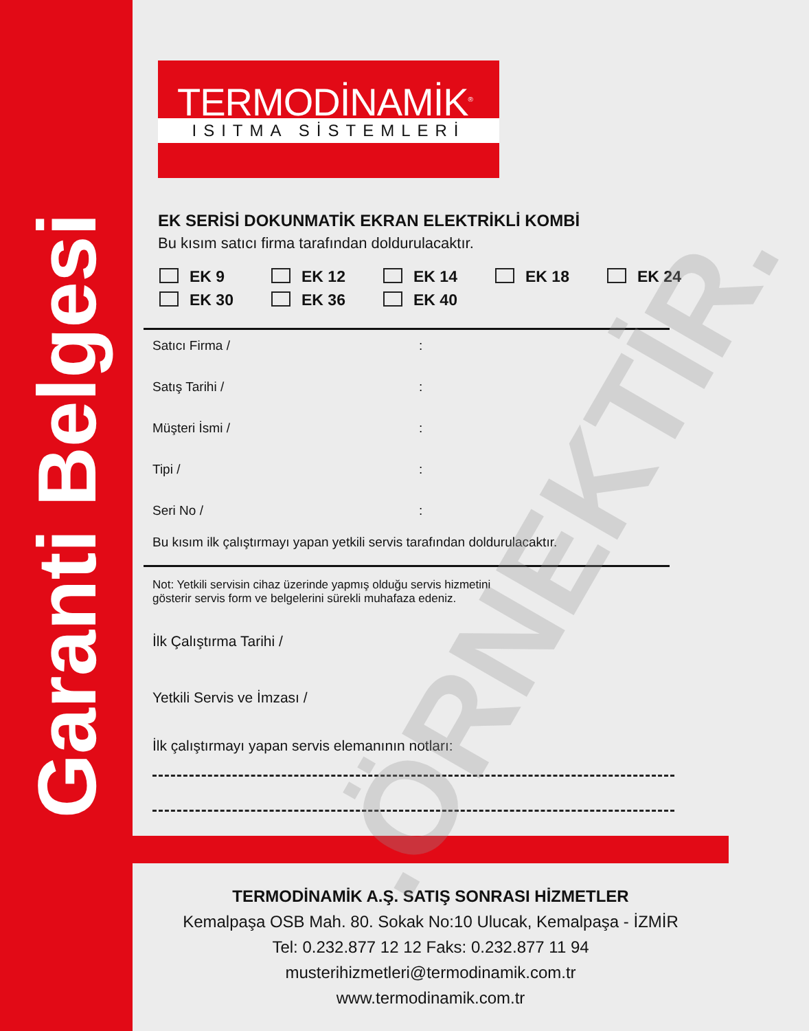Garanti Belgesi
TERMODİNAMİK<sup>®</sup>
ISITMA SİSTEMLERİ
EK SERİSİ DOKUNMATİK EKRAN ELEKTRİKLİ KOMBİ
Bu kısım satıcı firma tarafından doldurulacaktır.
EK 9 EK 12 EK 14 EK 18 EK 24
EK 30 EK 36 EK 40
Satıcı Firma /:
Satış Tarihi /:
Müşteri İsmi /:
Tipi /:
Seri No /:
Bu kısım ilk çalıştırmayı yapan yetkili servis tarafından doldurulacaktır.
Not: Yetkili servisin cihaz üzerinde yapmış olduğu servis hizmetini
gösterir servis form ve belgelerini sürekli muhafaza edeniz.
İlk Çalıştırma Tarihi /
Yetkili Servis ve İmzası /
İlk çalıştırmayı yapan servis elemanının notları:
TERMODİNAMİK A.Ş. SATIŞ SONRASI HİZMETLER
Kemalpaşa OSB Mah. 80. Sokak No:10 Ulucak, Kemalpaşa - İZMİR
Tel: 0.232.877 12 12 Faks: 0.232.877 11 94
musterihizmetleri@termodinamik.com.tr
www.termodinamik.com.tr
.ÖRNEKTİR.